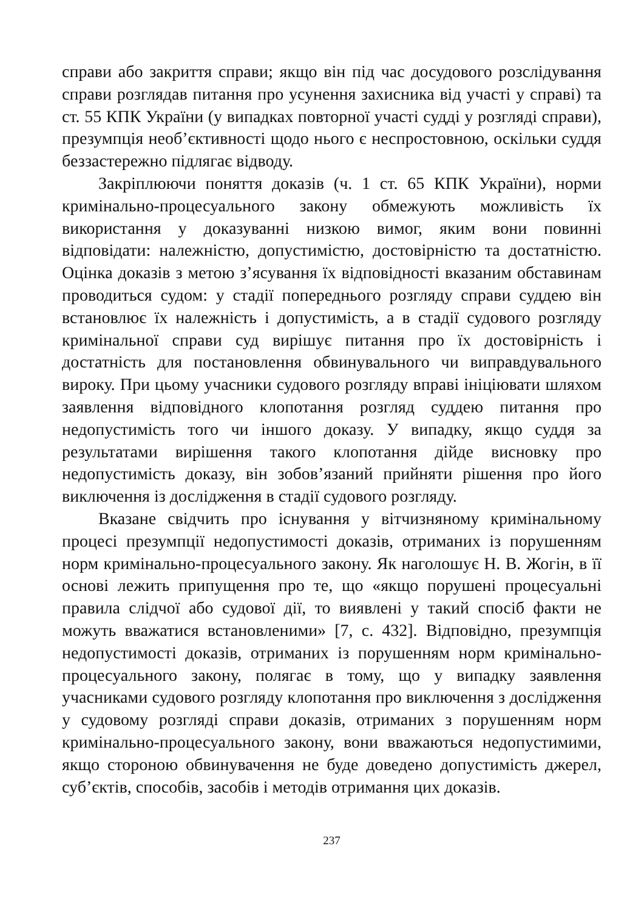справи або закриття справи; якщо він під час досудового розслідування справи розглядав питання про усунення захисника від участі у справі) та ст. 55 КПК України (у випадках повторної участі судді у розгляді справи), презумпція необ’єктивності щодо нього є неспростовною, оскільки суддя беззастережно підлягає відводу.
Закріплюючи поняття доказів (ч. 1 ст. 65 КПК України), норми кримінально-процесуального закону обмежують можливість їх використання у доказуванні низкою вимог, яким вони повинні відповідати: належністю, допустимістю, достовірністю та достатністю. Оцінка доказів з метою з’ясування їх відповідності вказаним обставинам проводиться судом: у стадії попереднього розгляду справи суддею він встановлює їх належність і допустимість, а в стадії судового розгляду кримінальної справи суд вирішує питання про їх достовірність і достатність для постановлення обвинувального чи виправдувального вироку. При цьому учасники судового розгляду вправі ініціювати шляхом заявлення відповідного клопотання розгляд суддею питання про недопустимість того чи іншого доказу. У випадку, якщо суддя за результатами вирішення такого клопотання дійде висновку про недопустимість доказу, він зобов’язаний прийняти рішення про його виключення із дослідження в стадії судового розгляду.
Вказане свідчить про існування у вітчизняному кримінальному процесі презумпції недопустимості доказів, отриманих із порушенням норм кримінально-процесуального закону. Як наголошує Н. В. Жогін, в її основі лежить припущення про те, що «якщо порушені процесуальні правила слідчої або судової дії, то виявлені у такий спосіб факти не можуть вважатися встановленими» [7, с. 432]. Відповідно, презумпція недопустимості доказів, отриманих із порушенням норм кримінально-процесуального закону, полягає в тому, що у випадку заявлення учасниками судового розгляду клопотання про виключення з дослідження у судовому розгляді справи доказів, отриманих з порушенням норм кримінально-процесуального закону, вони вважаються недопустимими, якщо стороною обвинувачення не буде доведено допустимість джерел, суб’єктів, способів, засобів і методів отримання цих доказів.
237